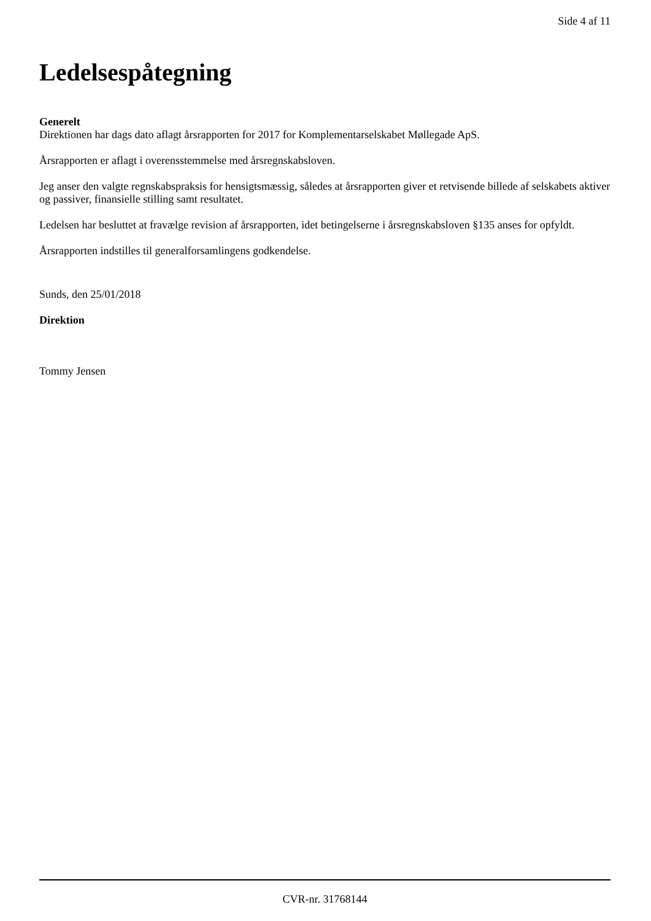Side 4 af 11
Ledelsespåtegning
Generelt
Direktionen har dags dato aflagt årsrapporten for 2017 for Komplementarselskabet Møllegade ApS.
Årsrapporten er aflagt i overensstemmelse med årsregnskabsloven.
Jeg anser den valgte regnskabspraksis for hensigtsmæssig, således at årsrapporten giver et retvisende billede af selskabets aktiver og passiver, finansielle stilling samt resultatet.
Ledelsen har besluttet at fravælge revision af årsrapporten, idet betingelserne i årsregnskabsloven §135 anses for opfyldt.
Årsrapporten indstilles til generalforsamlingens godkendelse.
Sunds, den 25/01/2018
Direktion
Tommy Jensen
CVR-nr. 31768144